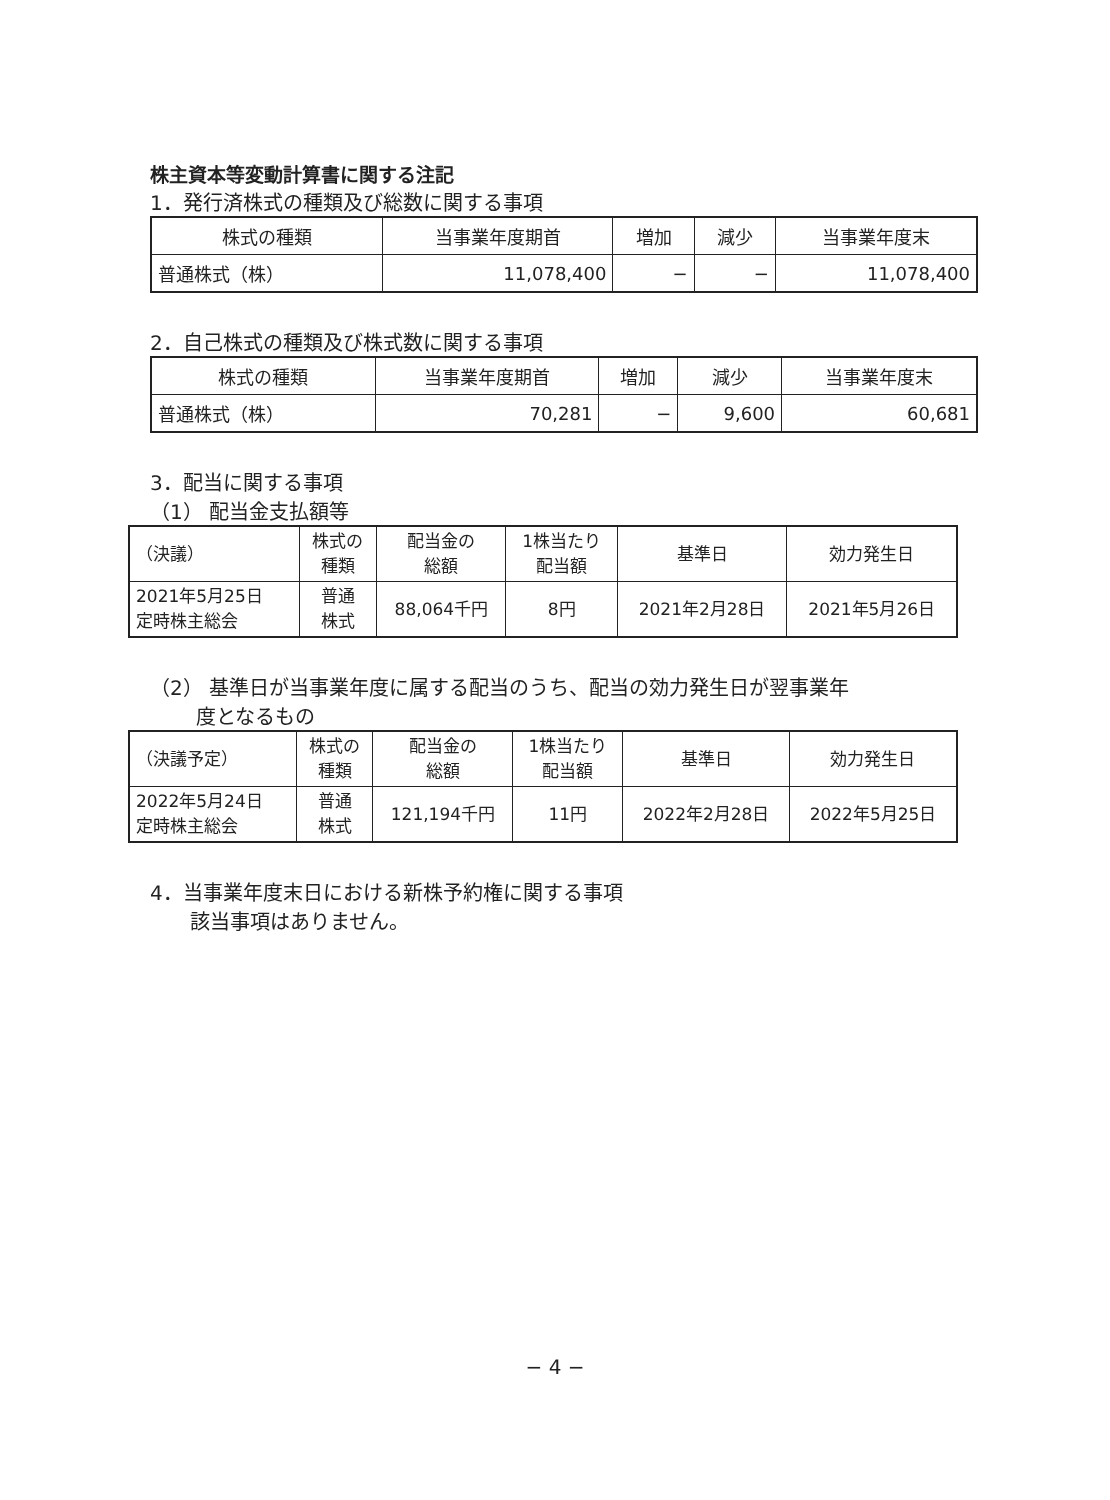株主資本等変動計算書に関する注記
1．発行済株式の種類及び総数に関する事項
| 株式の種類 | 当事業年度期首 | 増加 | 減少 | 当事業年度末 |
| --- | --- | --- | --- | --- |
| 普通株式（株） | 11,078,400 | − | − | 11,078,400 |
2．自己株式の種類及び株式数に関する事項
| 株式の種類 | 当事業年度期首 | 増加 | 減少 | 当事業年度末 |
| --- | --- | --- | --- | --- |
| 普通株式（株） | 70,281 | − | 9,600 | 60,681 |
3．配当に関する事項
（1） 配当金支払額等
| （決議） | 株式の 種類 | 配当金の 総額 | 1株当たり 配当額 | 基準日 | 効力発生日 |
| --- | --- | --- | --- | --- | --- |
| 2021年5月25日 定時株主総会 | 普通 株式 | 88,064千円 | 8円 | 2021年2月28日 | 2021年5月26日 |
（2） 基準日が当事業年度に属する配当のうち、配当の効力発生日が翌事業年
　　 度となるもの
| （決議予定） | 株式の 種類 | 配当金の 総額 | 1株当たり 配当額 | 基準日 | 効力発生日 |
| --- | --- | --- | --- | --- | --- |
| 2022年5月24日 定時株主総会 | 普通 株式 | 121,194千円 | 11円 | 2022年2月28日 | 2022年5月25日 |
4．当事業年度末日における新株予約権に関する事項
　　該当事項はありません。
− 4 −